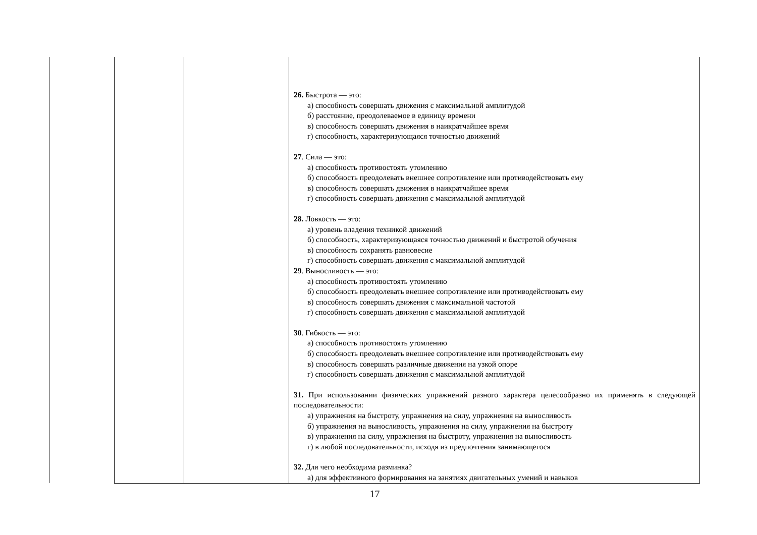| | | | 26. Быстрота — это: а) способность совершать движения с максимальной амплитудой б) расстояние, преодолеваемое в единицу времени в) способность совершать движения в наикратчайшее время г) способность, характеризующаяся точностью движений 27 . Сила — это: а) способность противостоять утомлению б) способность преодолевать внешнее сопротивление или противодействовать ему в) способность совершать движения в наикратчайшее время г) способность совершать движения с максимальной амплитудой 28. Ловкость — это: а) уровень владения техникой движений б) способность, характеризующаяся точностью движений и быстротой обучения в) способность сохранять равновесие г) способность совершать движения с максимальной амплитудой 29 . Выносливость — это: а) способность противостоять утомлению б) способность преодолевать внешнее сопротивление или противодействовать ему в) способность совершать движения с максимальной частотой г) способность совершать движения с максимальной амплитудой 30 . Гибкость — это: а) способность противостоять утомлению б) способность преодолевать внешнее сопротивление или противодействовать ему в) способность совершать различные движения на узкой опоре г) способность совершать движения с максимальной амплитудой 31. При использовании физических упражнений разного характера целесообразно их применять в следующей последовательности: а) упражнения на быстроту, упражнения на силу, упражнения на выносливость б) упражнения на выносливость, упражнения на силу, упражнения на быстроту в) упражнения на силу, упражнения на быстроту, упражнения на выносливость г) в любой последовательности, исходя из предпочтения занимающегося 32. Для чего необходима разминка? а) для эффективного формирования на занятиях двигательных умений и навыков |
17